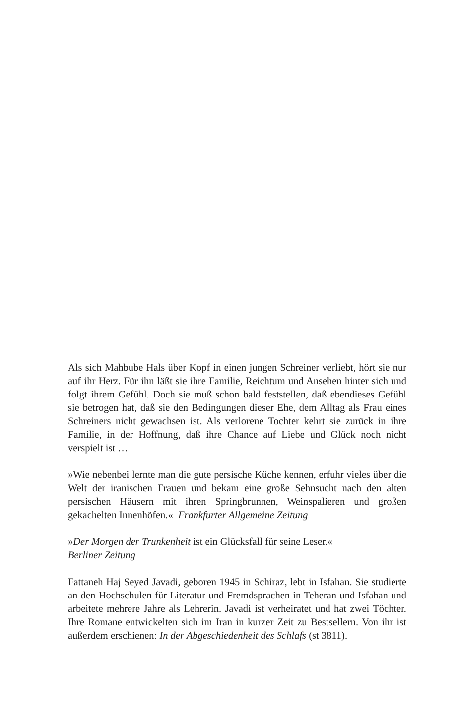Als sich Mahbube Hals über Kopf in einen jungen Schreiner verliebt, hört sie nur auf ihr Herz. Für ihn läßt sie ihre Familie, Reichtum und Ansehen hinter sich und folgt ihrem Gefühl. Doch sie muß schon bald feststellen, daß ebendieses Gefühl sie betrogen hat, daß sie den Bedingungen dieser Ehe, dem Alltag als Frau eines Schreiners nicht gewachsen ist. Als verlorene Tochter kehrt sie zurück in ihre Familie, in der Hoffnung, daß ihre Chance auf Liebe und Glück noch nicht verspielt ist …
»Wie nebenbei lernte man die gute persische Küche kennen, erfuhr vieles über die Welt der iranischen Frauen und bekam eine große Sehnsucht nach den alten persischen Häusern mit ihren Springbrunnen, Weinspalieren und großen gekachelten Innenhöfen.« Frankfurter Allgemeine Zeitung
»Der Morgen der Trunkenheit ist ein Glücksfall für seine Leser.«
Berliner Zeitung
Fattaneh Haj Seyed Javadi, geboren 1945 in Schiraz, lebt in Isfahan. Sie studierte an den Hochschulen für Literatur und Fremdsprachen in Teheran und Isfahan und arbeitete mehrere Jahre als Lehrerin. Javadi ist verheiratet und hat zwei Töchter. Ihre Romane entwickelten sich im Iran in kurzer Zeit zu Bestsellern. Von ihr ist außerdem erschienen: In der Abgeschiedenheit des Schlafs (st 3811).